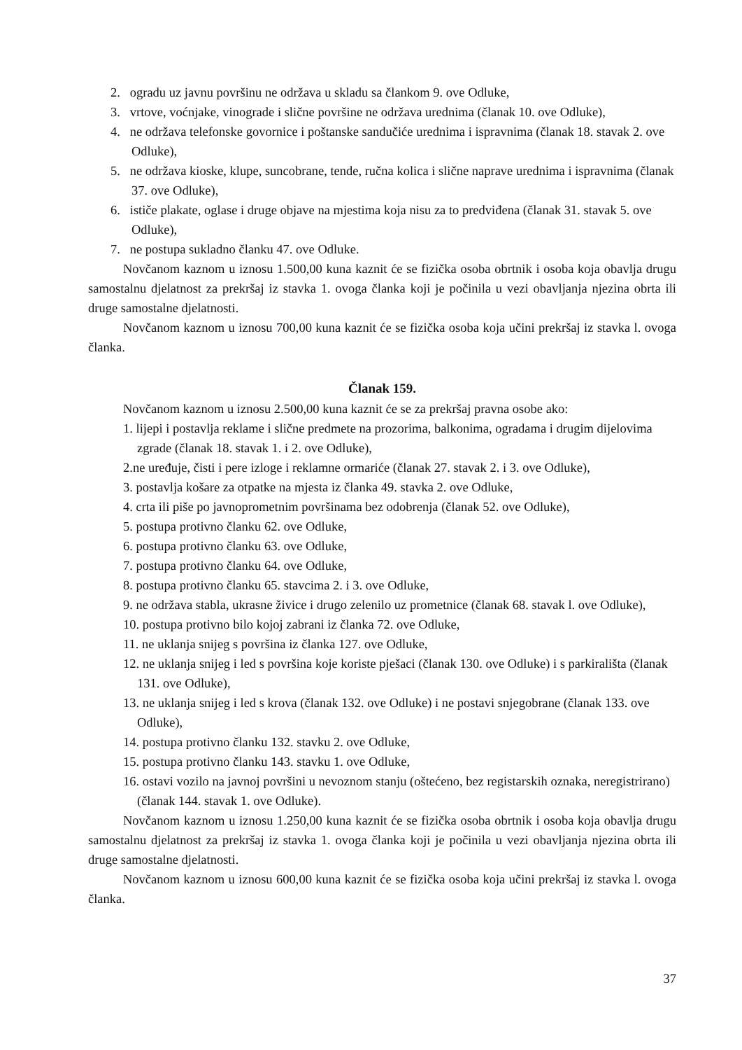2. ogradu uz javnu površinu ne održava u skladu sa člankom 9. ove Odluke,
3. vrtove, voćnjake, vinograde i slične površine ne održava urednima (članak 10. ove Odluke),
4. ne održava telefonske govornice i poštanske sandučiće urednima i ispravnima (članak 18. stavak 2. ove Odluke),
5. ne održava kioske, klupe, suncobrane, tende, ručna kolica i slične naprave urednima i ispravnima (članak 37. ove Odluke),
6. ističe plakate, oglase i druge objave na mjestima koja nisu za to predviđena (članak 31. stavak 5. ove Odluke),
7. ne postupa sukladno članku 47. ove Odluke.
Novčanom kaznom u iznosu 1.500,00 kuna kaznit će se fizička osoba obrtnik i osoba koja obavlja drugu samostalnu djelatnost za prekršaj iz stavka 1. ovoga članka koji je počinila u vezi obavljanja njezina obrta ili druge samostalne djelatnosti.
Novčanom kaznom u iznosu 700,00 kuna kaznit će se fizička osoba koja učini prekršaj iz stavka l. ovoga članka.
Članak 159.
Novčanom kaznom u iznosu 2.500,00 kuna kaznit će se za prekršaj pravna osobe ako:
1. lijepi i postavlja reklame i slične predmete na prozorima, balkonima, ogradama i drugim dijelovima zgrade (članak 18. stavak 1. i 2. ove Odluke),
2.ne uređuje, čisti i pere izloge i reklamne ormariće (članak 27. stavak 2. i 3. ove Odluke),
3. postavlja košare za otpatke na mjesta iz članka 49. stavka 2. ove Odluke,
4. crta ili piše po javnoprometnim površinama bez odobrenja (članak 52. ove Odluke),
5. postupa protivno članku 62. ove Odluke,
6. postupa protivno članku 63. ove Odluke,
7. postupa protivno članku 64. ove Odluke,
8. postupa protivno članku 65. stavcima 2. i 3. ove Odluke,
9. ne održava stabla, ukrasne živice i drugo zelenilo uz prometnice (članak 68. stavak l. ove Odluke),
10. postupa protivno bilo kojoj zabrani iz članka 72. ove Odluke,
11. ne uklanja snijeg s površina iz članka 127. ove Odluke,
12. ne uklanja snijeg i led s površina koje koriste pješaci (članak 130. ove Odluke) i s parkirališta (članak 131. ove Odluke),
13. ne uklanja snijeg i led s krova (članak 132. ove Odluke) i ne postavi snjegobrane (članak 133. ove Odluke),
14. postupa protivno članku 132. stavku 2. ove Odluke,
15. postupa protivno članku 143. stavku 1. ove Odluke,
16. ostavi vozilo na javnoj površini u nevoznom stanju (oštećeno, bez registarskih oznaka, neregistrirano) (članak 144. stavak 1. ove Odluke).
Novčanom kaznom u iznosu 1.250,00 kuna kaznit će se fizička osoba obrtnik i osoba koja obavlja drugu samostalnu djelatnost za prekršaj iz stavka 1. ovoga članka koji je počinila u vezi obavljanja njezina obrta ili druge samostalne djelatnosti.
Novčanom kaznom u iznosu 600,00 kuna kaznit će se fizička osoba koja učini prekršaj iz stavka l. ovoga članka.
37